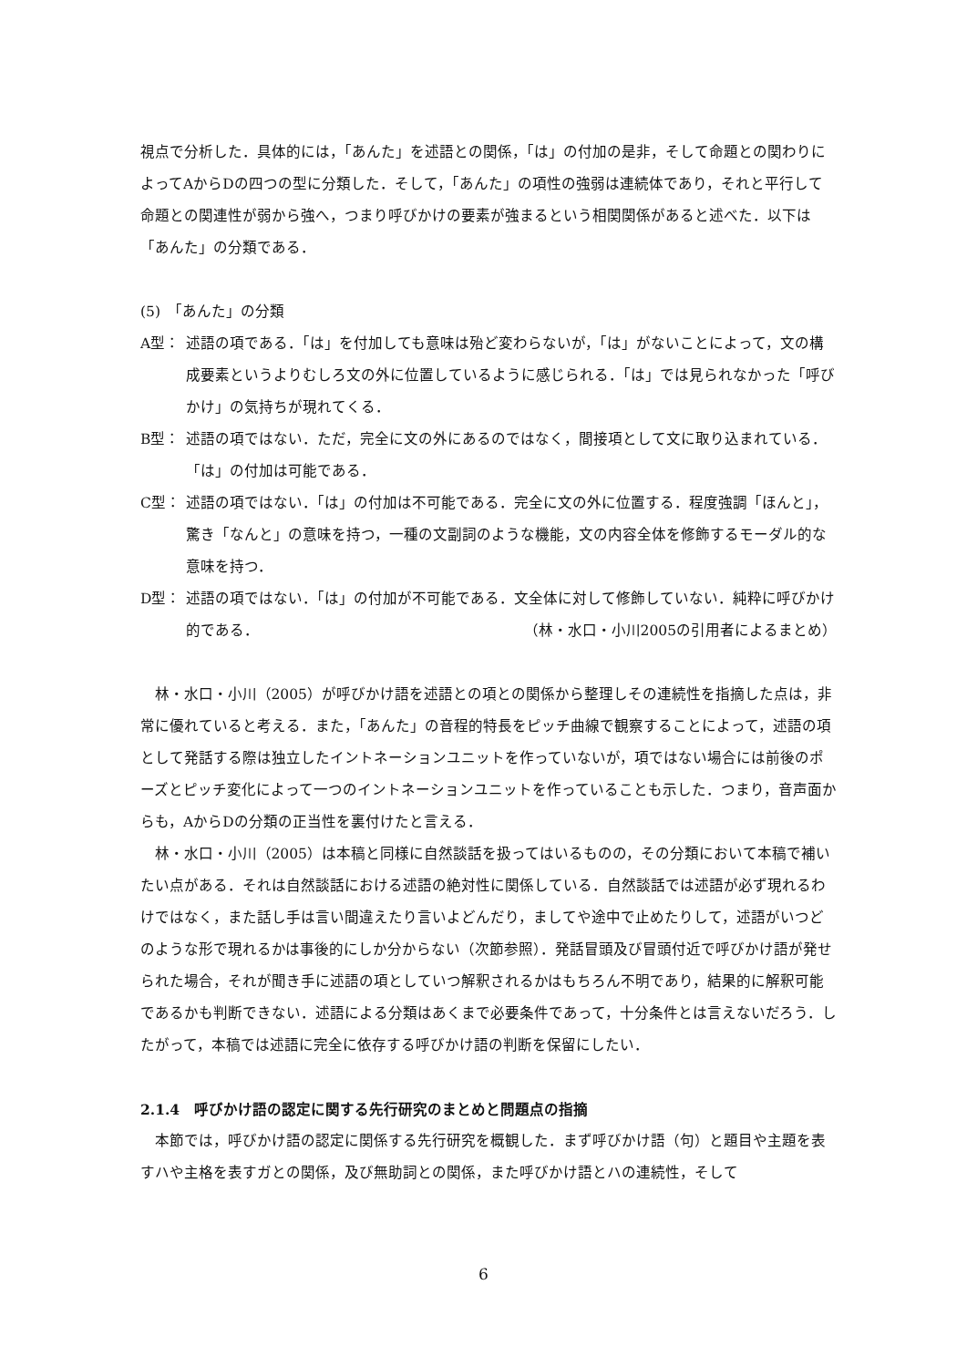視点で分析した．具体的には，「あんた」を述語との関係，「は」の付加の是非，そして命題との関わりによってAからDの四つの型に分類した．そして，「あんた」の項性の強弱は連続体であり，それと平行して命題との関連性が弱から強へ，つまり呼びかけの要素が強まるという相関関係があると述べた．以下は「あんた」の分類である．
(5)　「あんた」の分類
A型： 述語の項である．「は」を付加しても意味は殆ど変わらないが，「は」がないことによって，文の構成要素というよりむしろ文の外に位置しているように感じられる．「は」では見られなかった「呼びかけ」の気持ちが現れてくる．
B型： 述語の項ではない．ただ，完全に文の外にあるのではなく，間接項として文に取り込まれている．「は」の付加は可能である．
C型： 述語の項ではない．「は」の付加は不可能である．完全に文の外に位置する．程度強調「ほんと」，驚き「なんと」の意味を持つ，一種の文副詞のような機能，文の内容全体を修飾するモーダル的な意味を持つ．
D型： 述語の項ではない．「は」の付加が不可能である．文全体に対して修飾していない．純粋に呼びかけ的である． （林・水口・小川2005の引用者によるまとめ）
林・水口・小川（2005）が呼びかけ語を述語との項との関係から整理しその連続性を指摘した点は，非常に優れていると考える．また，「あんた」の音程的特長をピッチ曲線で観察することによって，述語の項として発話する際は独立したイントネーションユニットを作っていないが，項ではない場合には前後のポーズとピッチ変化によって一つのイントネーションユニットを作っていることも示した．つまり，音声面からも，AからDの分類の正当性を裏付けたと言える．
林・水口・小川（2005）は本稿と同様に自然談話を扱ってはいるものの，その分類において本稿で補いたい点がある．それは自然談話における述語の絶対性に関係している．自然談話では述語が必ず現れるわけではなく，また話し手は言い間違えたり言いよどんだり，ましてや途中で止めたりして，述語がいつどのような形で現れるかは事後的にしか分からない（次節参照）．発話冒頭及び冒頭付近で呼びかけ語が発せられた場合，それが聞き手に述語の項としていつ解釈されるかはもちろん不明であり，結果的に解釈可能であるかも判断できない．述語による分類はあくまで必要条件であって，十分条件とは言えないだろう．したがって，本稿では述語に完全に依存する呼びかけ語の判断を保留にしたい．
2.1.4　呼びかけ語の認定に関する先行研究のまとめと問題点の指摘
本節では，呼びかけ語の認定に関係する先行研究を概観した．まず呼びかけ語（句）と題目や主題を表すハや主格を表すガとの関係，及び無助詞との関係，また呼びかけ語とハの連続性，そして
6